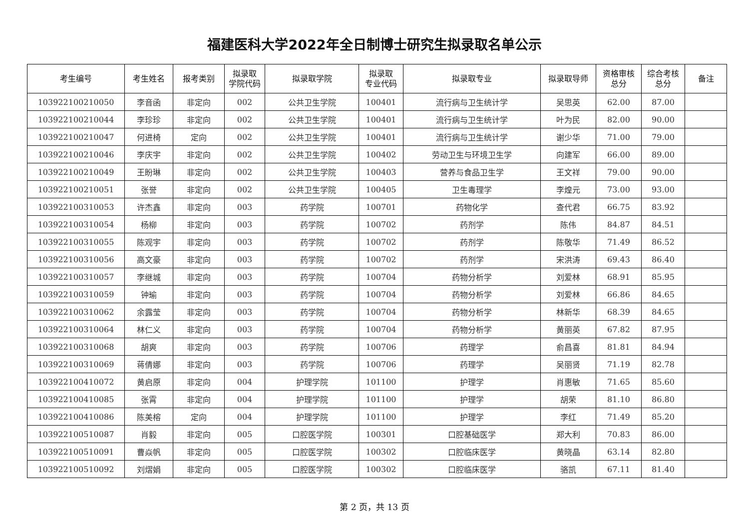福建医科大学2022年全日制博士研究生拟录取名单公示
| 考生编号 | 考生姓名 | 报考类别 | 拟录取 学院代码 | 拟录取学院 | 拟录取 专业代码 | 拟录取专业 | 拟录取导师 | 资格审核 总分 | 综合考核 总分 | 备注 |
| --- | --- | --- | --- | --- | --- | --- | --- | --- | --- | --- |
| 103922100210050 | 李音函 | 非定向 | 002 | 公共卫生学院 | 100401 | 流行病与卫生统计学 | 吴思英 | 62.00 | 87.00 | |
| 103922100210044 | 李珍珍 | 非定向 | 002 | 公共卫生学院 | 100401 | 流行病与卫生统计学 | 叶为民 | 82.00 | 90.00 | |
| 103922100210047 | 何进椅 | 定向 | 002 | 公共卫生学院 | 100401 | 流行病与卫生统计学 | 谢少华 | 71.00 | 79.00 | |
| 103922100210046 | 李庆宇 | 非定向 | 002 | 公共卫生学院 | 100402 | 劳动卫生与环境卫生学 | 向建军 | 66.00 | 89.00 | |
| 103922100210049 | 王盼琳 | 非定向 | 002 | 公共卫生学院 | 100403 | 营养与食品卫生学 | 王文祥 | 79.00 | 90.00 | |
| 103922100210051 | 张誉 | 非定向 | 002 | 公共卫生学院 | 100405 | 卫生毒理学 | 李煌元 | 73.00 | 93.00 | |
| 103922100310053 | 许杰鑫 | 非定向 | 003 | 药学院 | 100701 | 药物化学 | 查代君 | 66.75 | 83.92 | |
| 103922100310054 | 杨柳 | 非定向 | 003 | 药学院 | 100702 | 药剂学 | 陈伟 | 84.87 | 84.51 | |
| 103922100310055 | 陈观宇 | 非定向 | 003 | 药学院 | 100702 | 药剂学 | 陈敬华 | 71.49 | 86.52 | |
| 103922100310056 | 高文豪 | 非定向 | 003 | 药学院 | 100702 | 药剂学 | 宋洪涛 | 69.43 | 86.40 | |
| 103922100310057 | 李继城 | 非定向 | 003 | 药学院 | 100704 | 药物分析学 | 刘爱林 | 68.91 | 85.95 | |
| 103922100310059 | 钟瑜 | 非定向 | 003 | 药学院 | 100704 | 药物分析学 | 刘爱林 | 66.86 | 84.65 | |
| 103922100310062 | 余露莹 | 非定向 | 003 | 药学院 | 100704 | 药物分析学 | 林新华 | 68.39 | 84.65 | |
| 103922100310064 | 林仁义 | 非定向 | 003 | 药学院 | 100704 | 药物分析学 | 黄丽英 | 67.82 | 87.95 | |
| 103922100310068 | 胡爽 | 非定向 | 003 | 药学院 | 100706 | 药理学 | 俞昌喜 | 81.81 | 84.94 | |
| 103922100310069 | 蒋倩娜 | 非定向 | 003 | 药学院 | 100706 | 药理学 | 吴丽贤 | 71.19 | 82.78 | |
| 103922100410072 | 黄启原 | 非定向 | 004 | 护理学院 | 101100 | 护理学 | 肖惠敏 | 71.65 | 85.60 | |
| 103922100410085 | 张霄 | 非定向 | 004 | 护理学院 | 101100 | 护理学 | 胡荣 | 81.10 | 86.80 | |
| 103922100410086 | 陈美榕 | 定向 | 004 | 护理学院 | 101100 | 护理学 | 李红 | 71.49 | 85.20 | |
| 103922100510087 | 肖毅 | 非定向 | 005 | 口腔医学院 | 100301 | 口腔基础医学 | 郑大利 | 70.83 | 86.00 | |
| 103922100510091 | 曹焱帆 | 非定向 | 005 | 口腔医学院 | 100302 | 口腔临床医学 | 黄晓晶 | 63.14 | 82.80 | |
| 103922100510092 | 刘熠娟 | 非定向 | 005 | 口腔医学院 | 100302 | 口腔临床医学 | 骆凯 | 67.11 | 81.40 | |
第 2 页，共 13 页